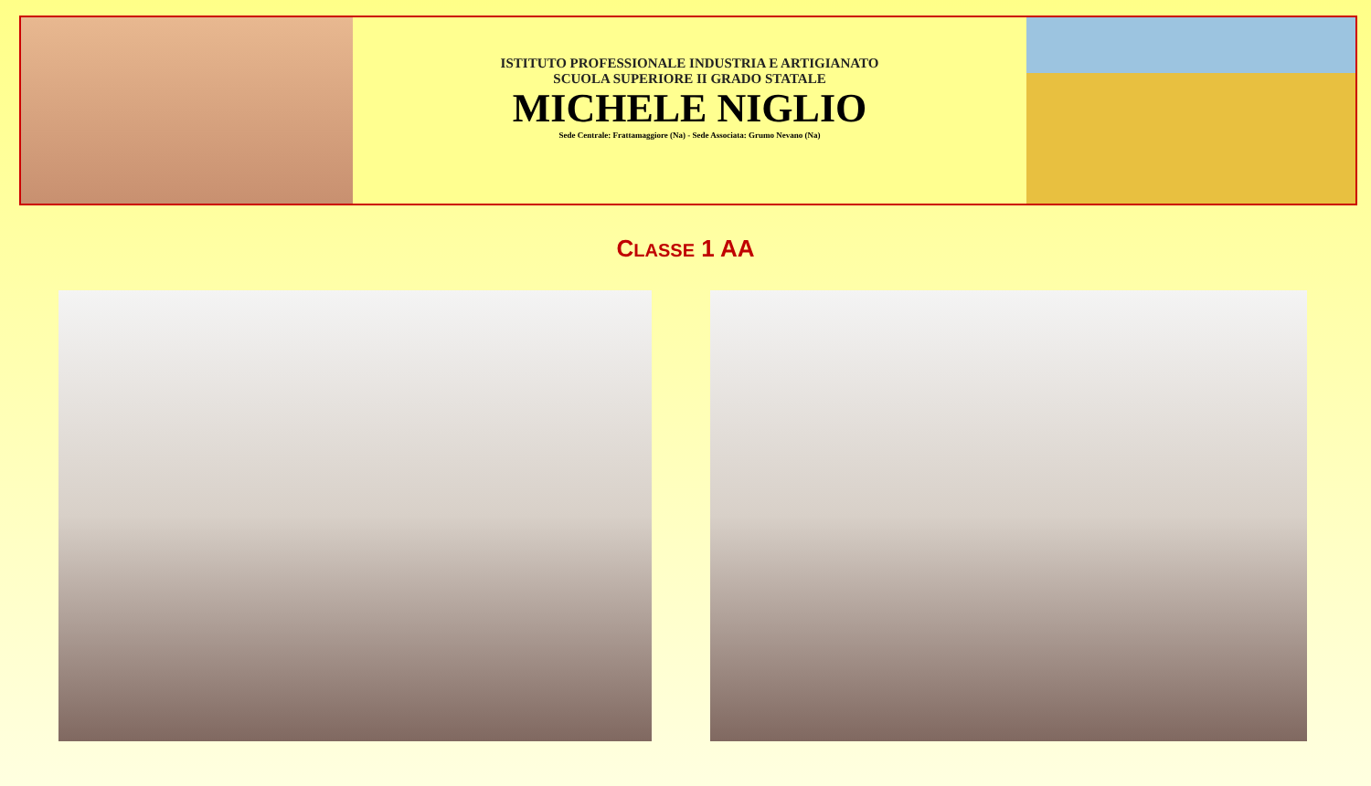ISTITUTO PROFESSIONALE INDUSTRIA E ARTIGIANATO
SCUOLA SUPERIORE II GRADO STATALE
MICHELE NIGLIO
Sede Centrale: Frattamaggiore (Na) - Sede Associata: Grumo Nevano (Na)
CLASSE 1 AA